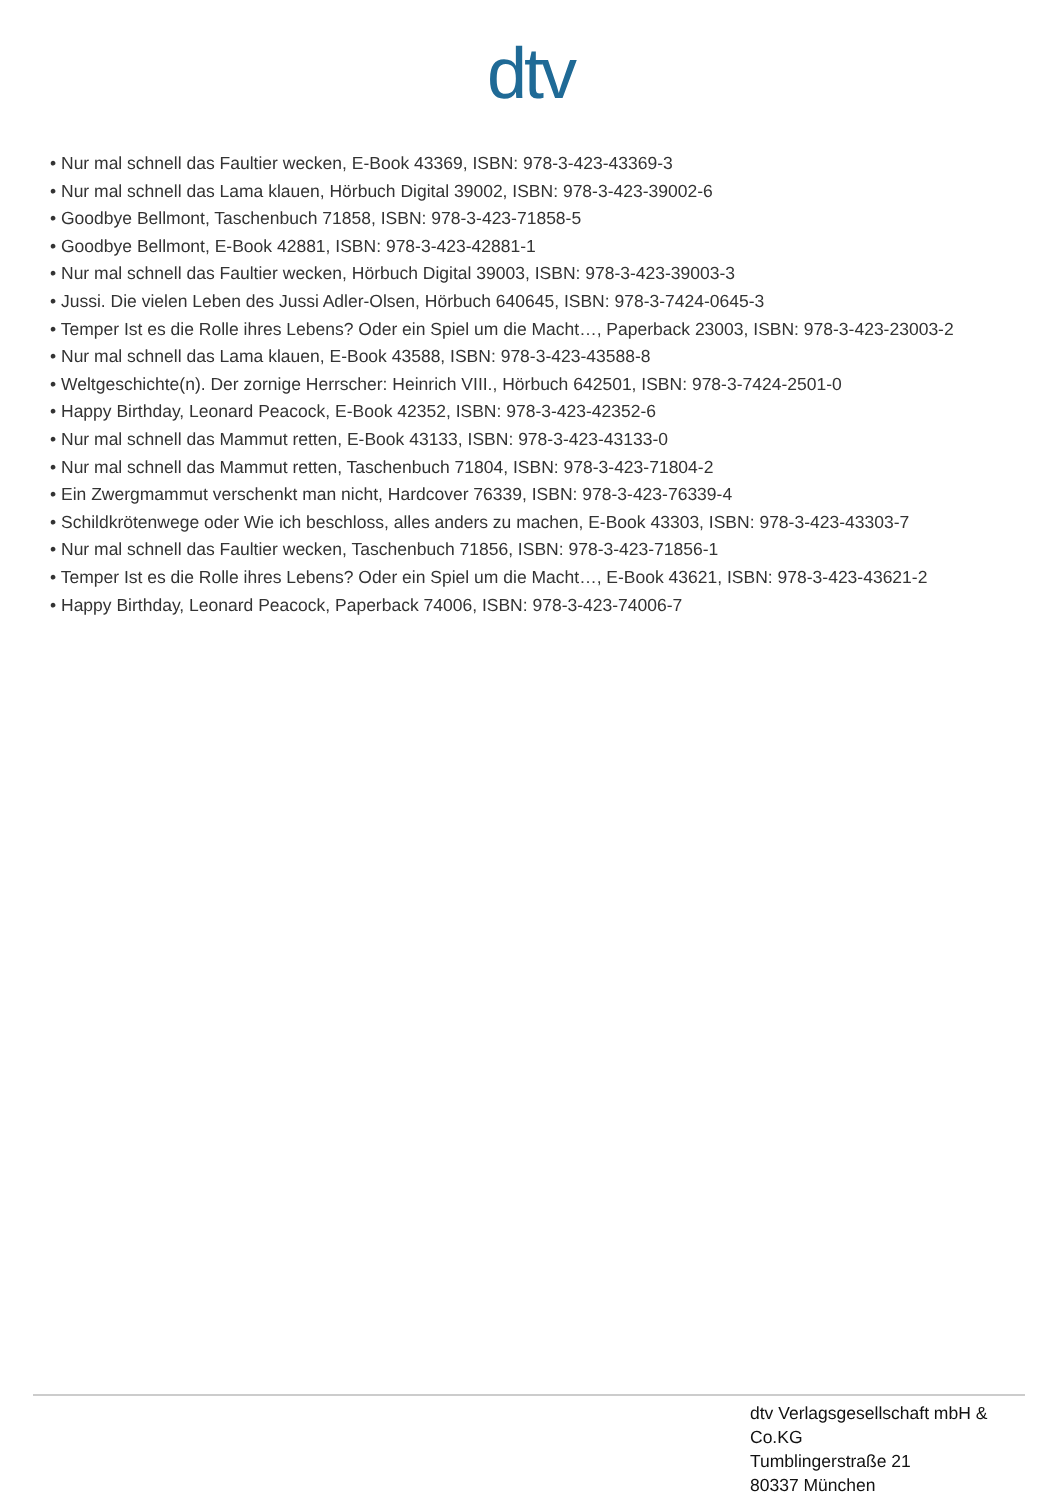dtv
• Nur mal schnell das Faultier wecken, E-Book 43369, ISBN: 978-3-423-43369-3
• Nur mal schnell das Lama klauen, Hörbuch Digital 39002, ISBN: 978-3-423-39002-6
• Goodbye Bellmont, Taschenbuch 71858, ISBN: 978-3-423-71858-5
• Goodbye Bellmont, E-Book 42881, ISBN: 978-3-423-42881-1
• Nur mal schnell das Faultier wecken, Hörbuch Digital 39003, ISBN: 978-3-423-39003-3
• Jussi. Die vielen Leben des Jussi Adler-Olsen, Hörbuch 640645, ISBN: 978-3-7424-0645-3
• Temper Ist es die Rolle ihres Lebens? Oder ein Spiel um die Macht…, Paperback 23003, ISBN: 978-3-423-23003-2
• Nur mal schnell das Lama klauen, E-Book 43588, ISBN: 978-3-423-43588-8
• Weltgeschichte(n). Der zornige Herrscher: Heinrich VIII., Hörbuch 642501, ISBN: 978-3-7424-2501-0
• Happy Birthday, Leonard Peacock, E-Book 42352, ISBN: 978-3-423-42352-6
• Nur mal schnell das Mammut retten, E-Book 43133, ISBN: 978-3-423-43133-0
• Nur mal schnell das Mammut retten, Taschenbuch 71804, ISBN: 978-3-423-71804-2
• Ein Zwergmammut verschenkt man nicht, Hardcover 76339, ISBN: 978-3-423-76339-4
• Schildkrötenwege oder Wie ich beschloss, alles anders zu machen, E-Book 43303, ISBN: 978-3-423-43303-7
• Nur mal schnell das Faultier wecken, Taschenbuch 71856, ISBN: 978-3-423-71856-1
• Temper Ist es die Rolle ihres Lebens? Oder ein Spiel um die Macht…, E-Book 43621, ISBN: 978-3-423-43621-2
• Happy Birthday, Leonard Peacock, Paperback 74006, ISBN: 978-3-423-74006-7
dtv Verlagsgesellschaft mbH & Co.KG
Tumblingerstraße 21
80337 München